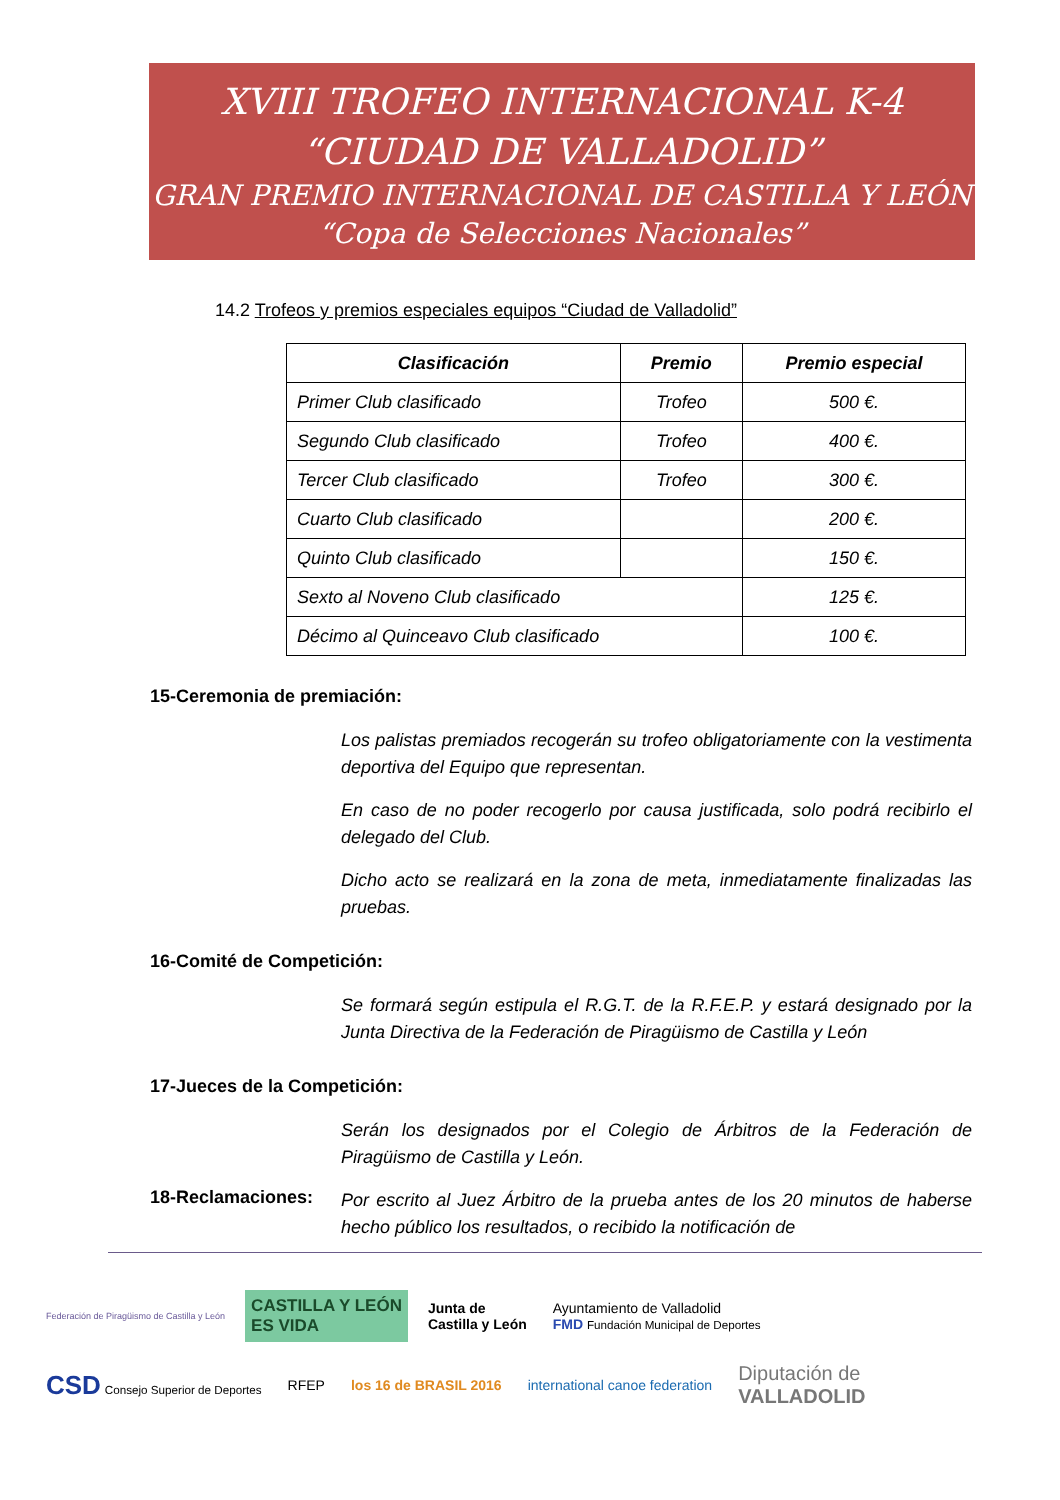XVIII TROFEO INTERNACIONAL K-4
“CIUDAD DE VALLADOLID”
GRAN PREMIO INTERNACIONAL DE CASTILLA Y LEÓN
“Copa de Selecciones Nacionales”
14.2 Trofeos y premios especiales equipos “Ciudad de Valladolid”
| Clasificación | Premio | Premio especial |
| --- | --- | --- |
| Primer Club clasificado | Trofeo | 500 €. |
| Segundo Club clasificado | Trofeo | 400 €. |
| Tercer Club clasificado | Trofeo | 300 €. |
| Cuarto Club clasificado | | 200 €. |
| Quinto Club clasificado | | 150 €. |
| Sexto al Noveno Club clasificado | | 125 €. |
| Décimo al Quinceavo Club clasificado | | 100 €. |
15-Ceremonia de premiación:
Los palistas premiados recogerán su trofeo obligatoriamente con la vestimenta deportiva del Equipo que representan.
En caso de no poder recogerlo por causa justificada, solo podrá recibirlo el delegado del Club.
Dicho acto se realizará en la zona de meta, inmediatamente finalizadas las pruebas.
16-Comité de Competición:
Se formará según estipula el R.G.T. de la R.F.E.P. y estará designado por la Junta Directiva de la Federación de Piragüismo de Castilla y León
17-Jueces de la Competición:
Serán los designados por el Colegio de Árbitros de la Federación de Piragüismo de Castilla y León.
18-Reclamaciones:
Por escrito al Juez Árbitro de la prueba antes de los 20 minutos de haberse hecho público los resultados, o recibido la notificación de
Federación de Piragüismo de Castilla y León CASTILLA Y LEÓN
ES VIDA Junta de
Castilla y León Ayuntamiento de Valladolid
FMD Fundación Municipal de Deportes CSD Consejo Superior de Deportes RFEP los 16 de BRASIL 2016 international canoe federation Diputación de
VALLADOLID